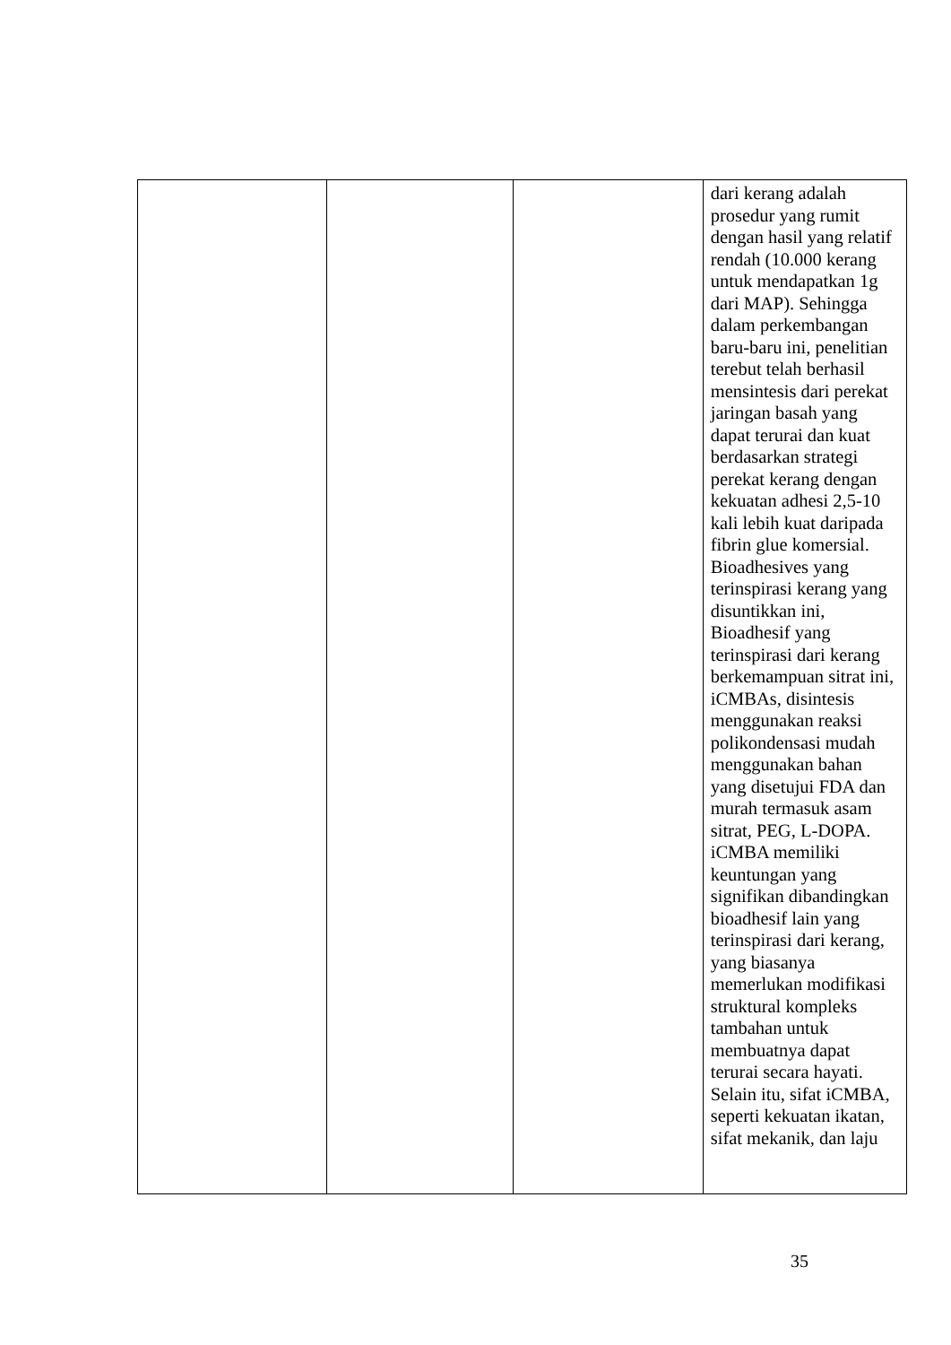| | | | dari kerang adalah prosedur yang rumit dengan hasil yang relatif rendah (10.000 kerang untuk mendapatkan 1g dari MAP). Sehingga dalam perkembangan baru-baru ini, penelitian terebut telah berhasil mensintesis dari perekat jaringan basah yang dapat terurai dan kuat berdasarkan strategi perekat kerang dengan kekuatan adhesi 2,5-10 kali lebih kuat daripada fibrin glue komersial. Bioadhesives yang terinspirasi kerang yang disuntikkan ini, Bioadhesif yang terinspirasi dari kerang berkemampuan sitrat ini, iCMBAs, disintesis menggunakan reaksi polikondensasi mudah menggunakan bahan yang disetujui FDA dan murah termasuk asam sitrat, PEG, L-DOPA. iCMBA memiliki keuntungan yang signifikan dibandingkan bioadhesif lain yang terinspirasi dari kerang, yang biasanya memerlukan modifikasi struktural kompleks tambahan untuk membuatnya dapat terurai secara hayati. Selain itu, sifat iCMBA, seperti kekuatan ikatan, sifat mekanik, dan laju |
35